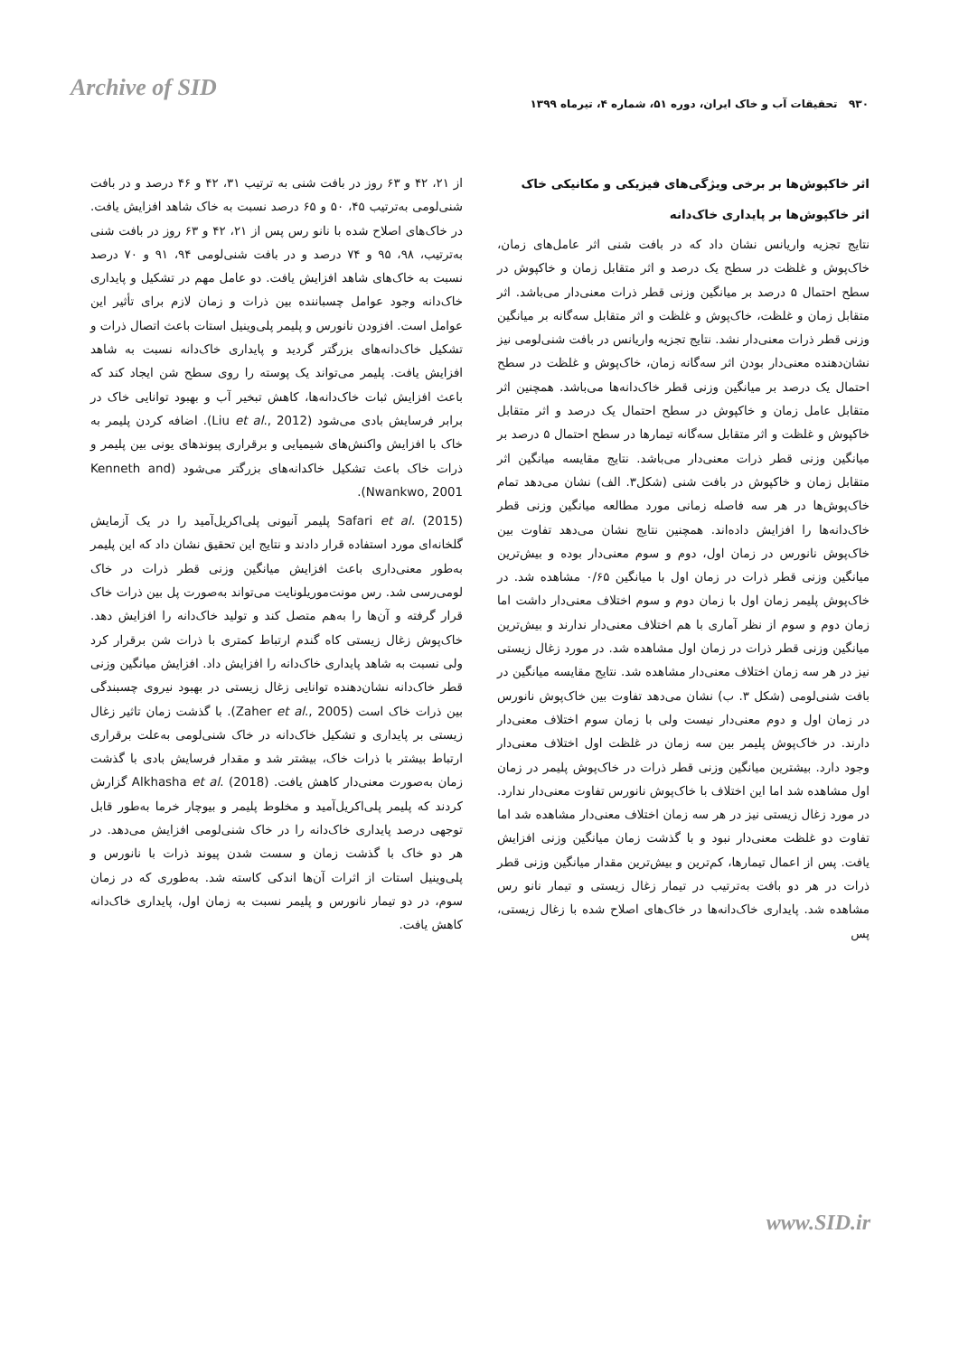Archive of SID
۹۳۰ تحقیقات آب و خاک ایران، دوره ۵۱، شماره ۴، تیرماه ۱۳۹۹
اثر خاکپوش‌ها بر برخی ویژگی‌های فیزیکی و مکانیکی خاک
اثر خاکپوش‌ها بر پایداری خاک‌دانه
نتایج تجزیه واریانس نشان داد که در بافت شنی اثر عامل‌های زمان، خاک‌پوش و غلظت در سطح یک درصد و اثر متقابل زمان و خاکپوش در سطح احتمال ۵ درصد بر میانگین وزنی قطر ذرات معنی‌دار می‌باشد. اثر متقابل زمان و غلظت، خاک‌پوش و غلظت و اثر متقابل سه‌گانه بر میانگین وزنی قطر ذرات معنی‌دار نشد. نتایج تجزیه واریانس در بافت شنی‌لومی نیز نشان‌دهنده معنی‌دار بودن اثر سه‌گانه زمان، خاک‌پوش و غلظت در سطح احتمال یک درصد بر میانگین وزنی قطر خاک‌دانه‌ها می‌باشد. همچنین اثر متقابل عامل زمان و خاکپوش در سطح احتمال یک درصد و اثر متقابل خاکپوش و غلظت و اثر متقابل سه‌گانه تیمارها در سطح احتمال ۵ درصد بر میانگین وزنی قطر ذرات معنی‌دار می‌باشد. نتایج مقایسه میانگین اثر متقابل زمان و خاکپوش در بافت شنی (شکل۳. الف) نشان می‌دهد تمام خاک‌پوش‌ها در هر سه فاصله زمانی مورد مطالعه میانگین وزنی قطر خاک‌دانه‌ها را افزایش داده‌اند. همچنین نتایج نشان می‌دهد تفاوت بین خاک‌پوش نانورس در زمان اول، دوم و سوم معنی‌دار بوده و بیش‌ترین میانگین وزنی قطر ذرات در زمان اول با میانگین ۰/۶۵ مشاهده شد. در خاک‌پوش پلیمر زمان اول با زمان دوم و سوم اختلاف معنی‌دار داشت اما زمان دوم و سوم از نظر آماری با هم اختلاف معنی‌دار ندارند و بیش‌ترین میانگین وزنی قطر ذرات در زمان اول مشاهده شد. در مورد زغال زیستی نیز در هر سه زمان اختلاف معنی‌دار مشاهده شد. نتایج مقایسه میانگین در بافت شنی‌لومی (شکل ۳. ب) نشان می‌دهد تفاوت بین خاک‌پوش نانورس در زمان اول و دوم معنی‌دار نیست ولی با زمان سوم اختلاف معنی‌دار دارند. در خاک‌پوش پلیمر بین سه زمان در غلظت اول اختلاف معنی‌دار وجود دارد. بیشترین میانگین وزنی قطر ذرات در خاک‌پوش پلیمر در زمان اول مشاهده شد اما این اختلاف با خاک‌پوش نانورس تفاوت معنی‌دار ندارد. در مورد زغال زیستی نیز در هر سه زمان اختلاف معنی‌دار مشاهده شد اما تفاوت دو غلظت معنی‌دار نبود و با گذشت زمان میانگین وزنی افزایش یافت. پس از اعمال تیمارها، کم‌ترین و بیش‌ترین مقدار میانگین وزنی قطر ذرات در هر دو بافت به‌ترتیب در تیمار زغال زیستی و تیمار نانو رس مشاهده شد. پایداری خاک‌دانه‌ها در خاک‌های اصلاح شده با زغال زیستی، پس
از ۲۱، ۴۲ و ۶۳ روز در بافت شنی به ترتیب ۳۱، ۴۲ و ۴۶ درصد و در بافت شنی‌لومی به‌ترتیب ۴۵، ۵۰ و ۶۵ درصد نسبت به خاک شاهد افزایش یافت. در خاک‌های اصلاح شده با نانو رس پس از ۲۱، ۴۲ و ۶۳ روز در بافت شنی به‌ترتیب، ۹۸، ۹۵ و ۷۴ درصد و در بافت شنی‌لومی ۹۴، ۹۱ و ۷۰ درصد نسبت به خاک‌های شاهد افزایش یافت. دو عامل مهم در تشکیل و پایداری خاک‌دانه وجود عوامل چسباننده بین ذرات و زمان لازم برای تأثیر این عوامل است. افزودن نانورس و پلیمر پلی‌وینیل استات باعث اتصال ذرات و تشکیل خاک‌دانه‌های بزرگتر گردید و پایداری خاک‌دانه نسبت به شاهد افزایش یافت. پلیمر می‌تواند یک پوسته را روی سطح شن ایجاد کند که باعث افزایش ثبات خاک‌دانه‌ها، کاهش تبخیر آب و بهبود توانایی خاک در برابر فرسایش بادی می‌شود (Liu et al., 2012). اضافه کردن پلیمر به خاک با افزایش واکنش‌های شیمیایی و برقراری پیوندهای یونی بین پلیمر و ذرات خاک باعث تشکیل خاکدانه‌های بزرگتر می‌شود (Kenneth and Nwankwo, 2001).
Safari et al. (2015) پلیمر آنیونی پلی‌اکریل‌آمید را در یک آزمایش گلخانه‌ای مورد استفاده قرار دادند و نتایج این تحقیق نشان داد که این پلیمر به‌طور معنی‌داری باعث افزایش میانگین وزنی قطر ذرات در خاک لومی‌رسی شد. رس مونت‌موریلونایت می‌تواند به‌صورت پل بین ذرات خاک قرار گرفته و آن‌ها را به‌هم متصل کند و تولید خاک‌دانه را افزایش دهد. خاک‌پوش زغال زیستی کاه گندم ارتباط کمتری با ذرات شن برقرار کرد ولی نسبت به شاهد پایداری خاک‌دانه را افزایش داد. افزایش میانگین وزنی قطر خاک‌دانه نشان‌دهنده توانایی زغال زیستی در بهبود نیروی چسبندگی بین ذرات خاک است (Zaher et al., 2005). با گذشت زمان تاثیر زغال زیستی بر پایداری و تشکیل خاک‌دانه در خاک شنی‌لومی به‌علت برقراری ارتباط بیشتر با ذرات خاک، بیشتر شد و مقدار فرسایش بادی با گذشت زمان به‌صورت معنی‌دار کاهش یافت. Alkhasha et al. (2018) گزارش کردند که پلیمر پلی‌اکریل‌آمید و مخلوط پلیمر و بیوچار خرما به‌طور قابل توجهی درصد پایداری خاک‌دانه را در خاک شنی‌لومی افزایش می‌دهد. در هر دو خاک با گذشت زمان و سست شدن پیوند ذرات با نانورس و پلی‌وینیل استات از اثرات آن‌ها اندکی کاسته شد. به‌طوری که در زمان سوم، در دو تیمار نانورس و پلیمر نسبت به زمان اول، پایداری خاک‌دانه کاهش یافت.
www.SID.ir